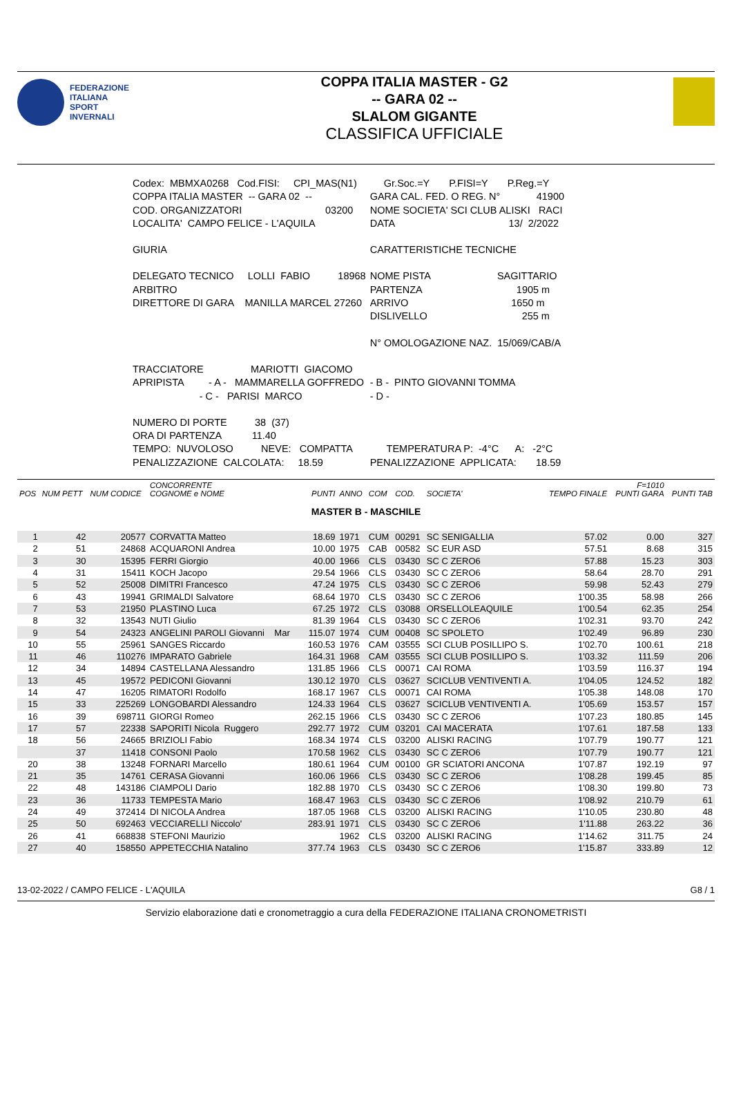FEDERAZIONE
ITALIANA
SPORT
INVERNALI
COPPA ITALIA MASTER - G2
-- GARA 02 --
SLALOM GIGANTE
CLASSIFICA UFFICIALE
| Codex: MBMXA0268 Cod.FISI: CPI_MAS(N1) | Gr.Soc.=Y P.FISI=Y P.Reg.=Y |
| COPPA ITALIA MASTER -- GARA 02 -- | GARA CAL. FED. O REG. N° 41900 |
| COD. ORGANIZZATORI 03200 | NOME SOCIETA' SCI CLUB ALISKI RACI |
| LOCALITA' CAMPO FELICE - L'AQUILA | DATA 13/ 2/2022 |
| GIURIA | CARATTERISTICHE TECNICHE |
| DELEGATO TECNICO LOLLI FABIO 18968 | NOME PISTA SAGITTARIO |
| ARBITRO | PARTENZA 1905 m |
| DIRETTORE DI GARA MANILLA MARCEL 27260 | ARRIVO 1650 m |
| | DISLIVELLO 255 m |
| | N° OMOLOGAZIONE NAZ. 15/069/CAB/A |
| TRACCIATORE MARIOTTI GIACOMO | |
| APRIPISTA - A - MAMMARELLA GOFFREDO | - B - PINTO GIOVANNI TOMMA |
| - C - PARISI MARCO | - D - |
| NUMERO DI PORTE 38 (37) | |
| ORA DI PARTENZA 11.40 | |
| TEMPO: NUVOLOSO NEVE: COMPATTA | TEMPERATURA P: -4°C A: -2°C |
| PENALIZZAZIONE CALCOLATA: 18.59 | PENALIZZAZIONE APPLICATA: 18.59 |
| POS | NUM PETT | NUM CODICE | CONCORRENTE COGNOME e NOME | PUNTI | ANNO | COM | COD. | SOCIETA' | TEMPO FINALE | F=1010 PUNTI GARA | PUNTI TAB |
| --- | --- | --- | --- | --- | --- | --- | --- | --- | --- | --- | --- |
| MASTER B - MASCHILE | | | | | | | | | | | |
| 1 | 42 | 20577 | CORVATTA Matteo | 18.69 | 1971 | CUM | 00291 | SC SENIGALLIA | 57.02 | 0.00 | 327 |
| 2 | 51 | 24868 | ACQUARONI Andrea | 10.00 | 1975 | CAB | 00582 | SC EUR ASD | 57.51 | 8.68 | 315 |
| 3 | 30 | 15395 | FERRI Giorgio | 40.00 | 1966 | CLS | 03430 | SC C ZERO6 | 57.88 | 15.23 | 303 |
| 4 | 31 | 15411 | KOCH Jacopo | 29.54 | 1966 | CLS | 03430 | SC C ZERO6 | 58.64 | 28.70 | 291 |
| 5 | 52 | 25008 | DIMITRI Francesco | 47.24 | 1975 | CLS | 03430 | SC C ZERO6 | 59.98 | 52.43 | 279 |
| 6 | 43 | 19941 | GRIMALDI Salvatore | 68.64 | 1970 | CLS | 03430 | SC C ZERO6 | 1'00.35 | 58.98 | 266 |
| 7 | 53 | 21950 | PLASTINO Luca | 67.25 | 1972 | CLS | 03088 | ORSELLOLEAQUILE | 1'00.54 | 62.35 | 254 |
| 8 | 32 | 13543 | NUTI Giulio | 81.39 | 1964 | CLS | 03430 | SC C ZERO6 | 1'02.31 | 93.70 | 242 |
| 9 | 54 | 24323 | ANGELINI PAROLI Giovanni Mar | 115.07 | 1974 | CUM | 00408 | SC SPOLETO | 1'02.49 | 96.89 | 230 |
| 10 | 55 | 25961 | SANGES Riccardo | 160.53 | 1976 | CAM | 03555 | SCI CLUB POSILLIPO S. | 1'02.70 | 100.61 | 218 |
| 11 | 46 | 110276 | IMPARATO Gabriele | 164.31 | 1968 | CAM | 03555 | SCI CLUB POSILLIPO S. | 1'03.32 | 111.59 | 206 |
| 12 | 34 | 14894 | CASTELLANA Alessandro | 131.85 | 1966 | CLS | 00071 | CAI ROMA | 1'03.59 | 116.37 | 194 |
| 13 | 45 | 19572 | PEDICONI Giovanni | 130.12 | 1970 | CLS | 03627 | SCICLUB VENTIVENTI A. | 1'04.05 | 124.52 | 182 |
| 14 | 47 | 16205 | RIMATORI Rodolfo | 168.17 | 1967 | CLS | 00071 | CAI ROMA | 1'05.38 | 148.08 | 170 |
| 15 | 33 | 225269 | LONGOBARDI Alessandro | 124.33 | 1964 | CLS | 03627 | SCICLUB VENTIVENTI A. | 1'05.69 | 153.57 | 157 |
| 16 | 39 | 698711 | GIORGI Romeo | 262.15 | 1966 | CLS | 03430 | SC C ZERO6 | 1'07.23 | 180.85 | 145 |
| 17 | 57 | 22338 | SAPORITI Nicola Ruggero | 292.77 | 1972 | CUM | 03201 | CAI MACERATA | 1'07.61 | 187.58 | 133 |
| 18 | 56 | 24665 | BRIZIOLI Fabio | 168.34 | 1974 | CLS | 03200 | ALISKI RACING | 1'07.79 | 190.77 | 121 |
| | 37 | 11418 | CONSONI Paolo | 170.58 | 1962 | CLS | 03430 | SC C ZERO6 | 1'07.79 | 190.77 | 121 |
| 20 | 38 | 13248 | FORNARI Marcello | 180.61 | 1964 | CUM | 00100 | GR SCIATORI ANCONA | 1'07.87 | 192.19 | 97 |
| 21 | 35 | 14761 | CERASA Giovanni | 160.06 | 1966 | CLS | 03430 | SC C ZERO6 | 1'08.28 | 199.45 | 85 |
| 22 | 48 | 143186 | CIAMPOLI Dario | 182.88 | 1970 | CLS | 03430 | SC C ZERO6 | 1'08.30 | 199.80 | 73 |
| 23 | 36 | 11733 | TEMPESTA Mario | 168.47 | 1963 | CLS | 03430 | SC C ZERO6 | 1'08.92 | 210.79 | 61 |
| 24 | 49 | 372414 | DI NICOLA Andrea | 187.05 | 1968 | CLS | 03200 | ALISKI RACING | 1'10.05 | 230.80 | 48 |
| 25 | 50 | 692463 | VECCIARELLI Niccolo' | 283.91 | 1971 | CLS | 03430 | SC C ZERO6 | 1'11.88 | 263.22 | 36 |
| 26 | 41 | 668838 | STEFONI Maurizio | | 1962 | CLS | 03200 | ALISKI RACING | 1'14.62 | 311.75 | 24 |
| 27 | 40 | 158550 | APPETECCHIA Natalino | 377.74 | 1963 | CLS | 03430 | SC C ZERO6 | 1'15.87 | 333.89 | 12 |
13-02-2022 / CAMPO FELICE - L'AQUILA G8 / 1
Servizio elaborazione dati e cronometraggio a cura della FEDERAZIONE ITALIANA CRONOMETRISTI